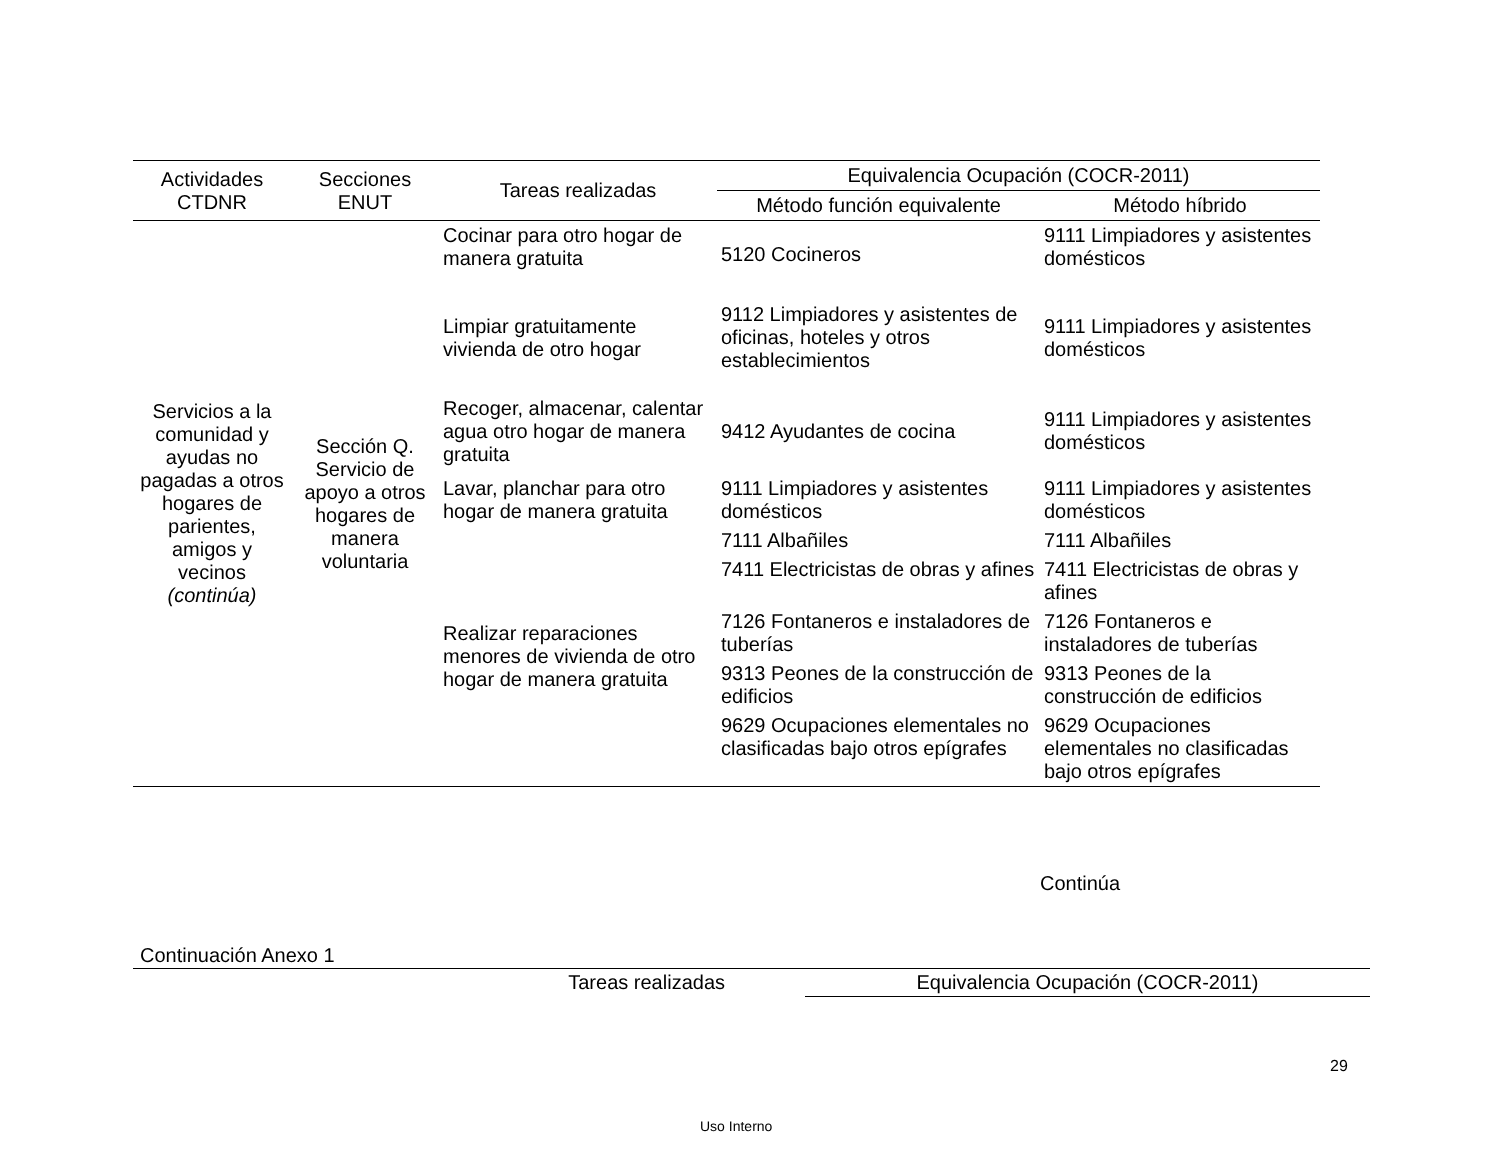| Actividades CTDNR | Secciones ENUT | Tareas realizadas | Equivalencia Ocupación (COCR-2011) | |
| --- | --- | --- | --- | --- |
| | | | Método función equivalente | Método híbrido |
| Servicios a la comunidad y ayudas no pagadas a otros hogares de parientes, amigos y vecinos (continúa) | Sección Q. Servicio de apoyo a otros hogares de manera voluntaria | Cocinar para otro hogar de manera gratuita | 5120 Cocineros | 9111 Limpiadores y asistentes domésticos |
| | | Limpiar gratuitamente vivienda de otro hogar | 9112 Limpiadores y asistentes de oficinas, hoteles y otros establecimientos | 9111 Limpiadores y asistentes domésticos |
| | | Recoger, almacenar, calentar agua otro hogar de manera gratuita | 9412 Ayudantes de cocina | 9111 Limpiadores y asistentes domésticos |
| | | Lavar, planchar para otro hogar de manera gratuita | 9111 Limpiadores y asistentes domésticos | 9111 Limpiadores y asistentes domésticos |
| | | Realizar reparaciones menores de vivienda de otro hogar de manera gratuita | 7111 Albañiles | 7111 Albañiles |
| | | | 7411 Electricistas de obras y afines | 7411 Electricistas de obras y afines |
| | | | 7126 Fontaneros e instaladores de tuberías | 7126 Fontaneros e instaladores de tuberías |
| | | | 9313 Peones de la construcción de edificios | 9313 Peones de la construcción de edificios |
| | | | 9629 Ocupaciones elementales no clasificadas bajo otros epígrafes | 9629 Ocupaciones elementales no clasificadas bajo otros epígrafes |
Continúa
Continuación Anexo 1
| Tareas realizadas | Equivalencia Ocupación (COCR-2011) |
29
Uso Interno